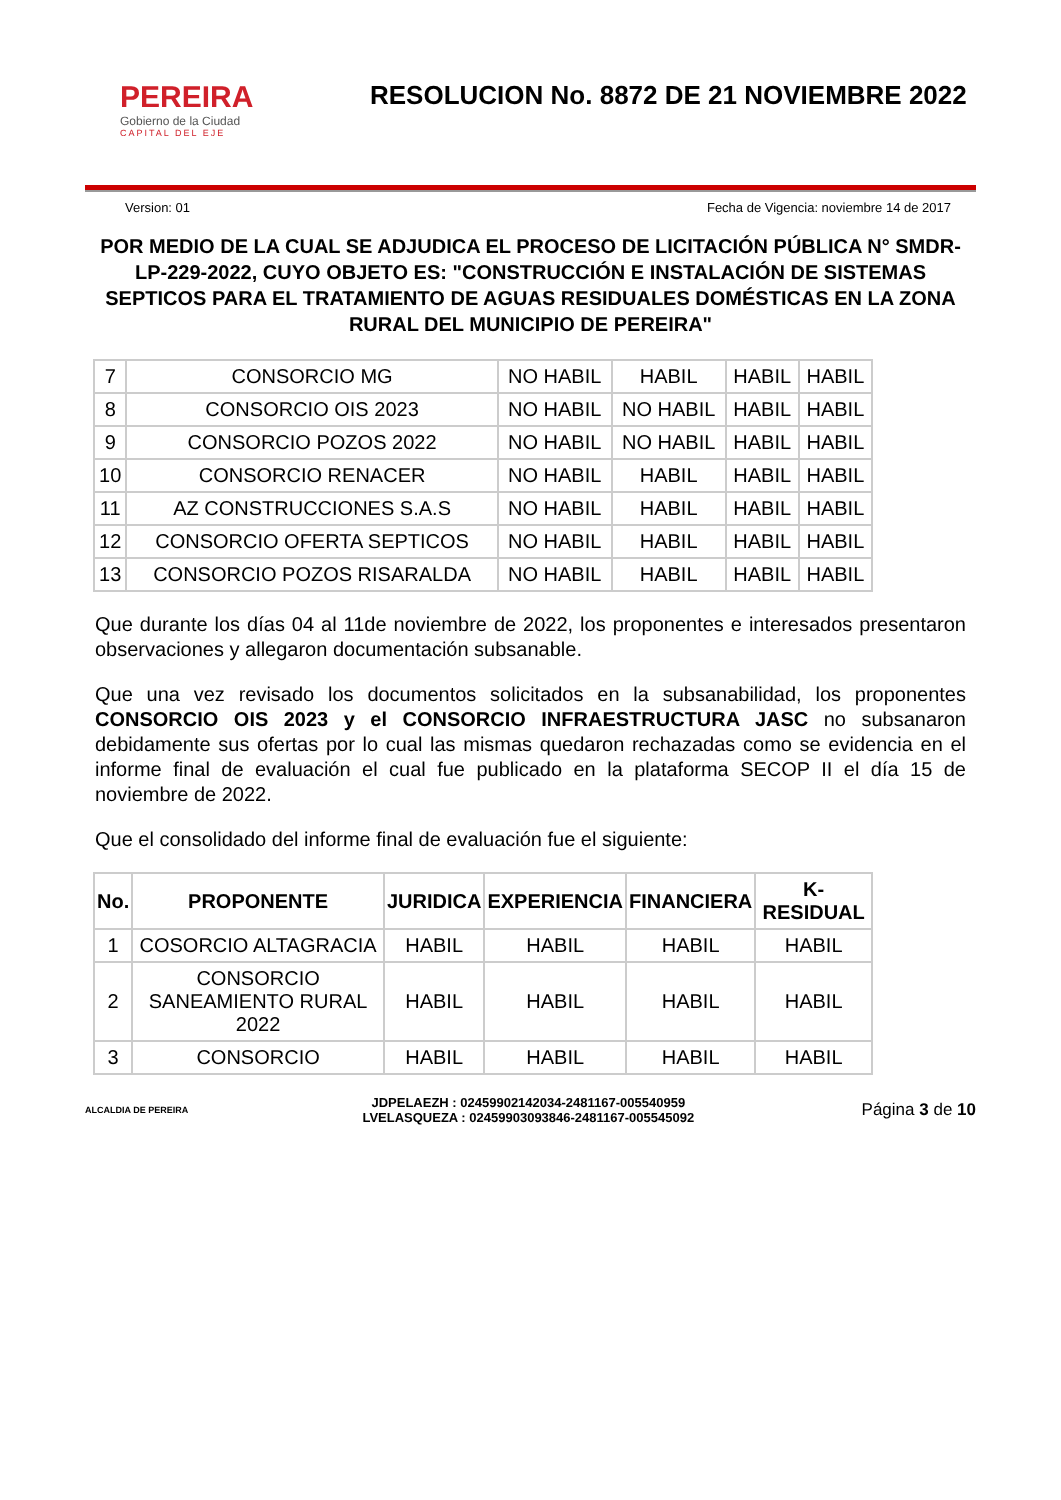PEREIRA
Gobierno de la Ciudad
CAPITAL DEL EJE
RESOLUCION No. 8872 DE 21 NOVIEMBRE 2022
Version: 01 Fecha de Vigencia: noviembre 14 de 2017
POR MEDIO DE LA CUAL SE ADJUDICA EL PROCESO DE LICITACIÓN PÚBLICA N° SMDR-LP-229-2022, CUYO OBJETO ES: "CONSTRUCCIÓN E INSTALACIÓN DE SISTEMAS SEPTICOS PARA EL TRATAMIENTO DE AGUAS RESIDUALES DOMÉSTICAS EN LA ZONA RURAL DEL MUNICIPIO DE PEREIRA"
| 7 | CONSORCIO MG | NO HABIL | HABIL | HABIL | HABIL |
| 8 | CONSORCIO OIS 2023 | NO HABIL | NO HABIL | HABIL | HABIL |
| 9 | CONSORCIO POZOS 2022 | NO HABIL | NO HABIL | HABIL | HABIL |
| 10 | CONSORCIO RENACER | NO HABIL | HABIL | HABIL | HABIL |
| 11 | AZ CONSTRUCCIONES S.A.S | NO HABIL | HABIL | HABIL | HABIL |
| 12 | CONSORCIO OFERTA SEPTICOS | NO HABIL | HABIL | HABIL | HABIL |
| 13 | CONSORCIO POZOS RISARALDA | NO HABIL | HABIL | HABIL | HABIL |
Que durante los días 04 al 11de noviembre de 2022, los proponentes e interesados presentaron observaciones y allegaron documentación subsanable.
Que una vez revisado los documentos solicitados en la subsanabilidad, los proponentes CONSORCIO OIS 2023 y el CONSORCIO INFRAESTRUCTURA JASC no subsanaron debidamente sus ofertas por lo cual las mismas quedaron rechazadas como se evidencia en el informe final de evaluación el cual fue publicado en la plataforma SECOP II el día 15 de noviembre de 2022.
Que el consolidado del informe final de evaluación fue el siguiente:
| No. | PROPONENTE | JURIDICA | EXPERIENCIA | FINANCIERA | K-RESIDUAL |
| --- | --- | --- | --- | --- | --- |
| 1 | COSORCIO ALTAGRACIA | HABIL | HABIL | HABIL | HABIL |
| 2 | CONSORCIO SANEAMIENTO RURAL 2022 | HABIL | HABIL | HABIL | HABIL |
| 3 | CONSORCIO | HABIL | HABIL | HABIL | HABIL |
ALCALDIA DE PEREIRA
JDPELAEZH : 02459902142034-2481167-005540959
LVELASQUEZA : 02459903093846-2481167-005545092
Página 3 de 10